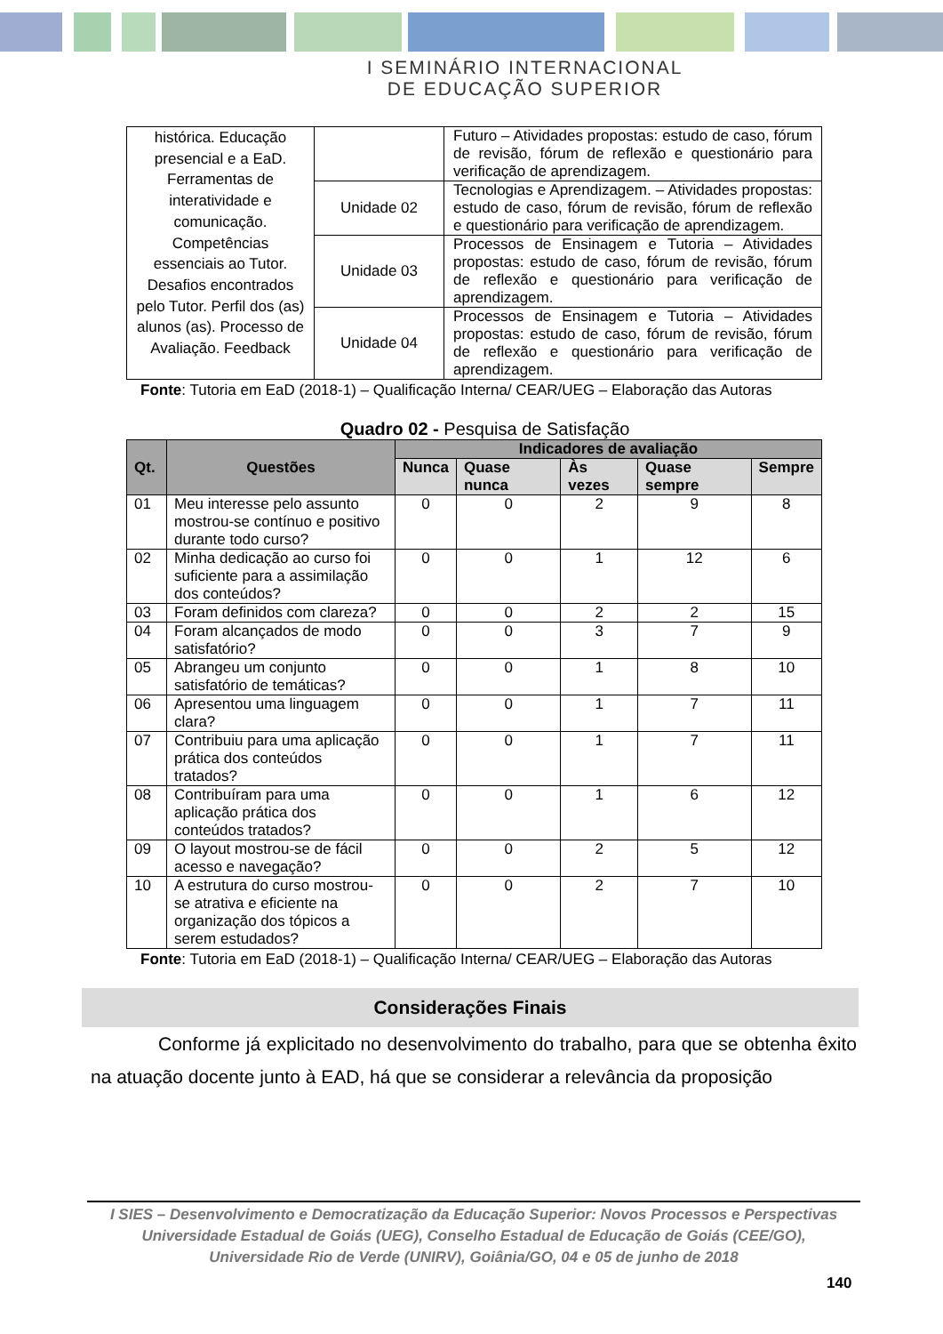I SEMINÁRIO INTERNACIONAL
DE EDUCAÇÃO SUPERIOR
| histórica. Educação presencial e a EaD. Ferramentas de interatividade e comunicação. Competências essenciais ao Tutor. Desafios encontrados pelo Tutor. Perfil dos (as) alunos (as). Processo de Avaliação. Feedback | | Futuro – Atividades propostas: estudo de caso, fórum de revisão, fórum de reflexão e questionário para verificação de aprendizagem. |
| | Unidade 02 | Tecnologias e Aprendizagem. – Atividades propostas: estudo de caso, fórum de revisão, fórum de reflexão e questionário para verificação de aprendizagem. |
| | Unidade 03 | Processos de Ensinagem e Tutoria – Atividades propostas: estudo de caso, fórum de revisão, fórum de reflexão e questionário para verificação de aprendizagem. |
| | Unidade 04 | Processos de Ensinagem e Tutoria – Atividades propostas: estudo de caso, fórum de revisão, fórum de reflexão e questionário para verificação de aprendizagem. |
Fonte: Tutoria em EaD (2018-1) – Qualificação Interna/ CEAR/UEG – Elaboração das Autoras
Quadro 02 - Pesquisa de Satisfação
| Qt. | Questões | Indicadores de avaliação | | | | |
| --- | --- | --- | --- | --- | --- | --- |
| | | Nunca | Quase nunca | Às vezes | Quase sempre | Sempre |
| 01 | Meu interesse pelo assunto mostrou-se contínuo e positivo durante todo curso? | 0 | 0 | 2 | 9 | 8 |
| 02 | Minha dedicação ao curso foi suficiente para a assimilação dos conteúdos? | 0 | 0 | 1 | 12 | 6 |
| 03 | Foram definidos com clareza? | 0 | 0 | 2 | 2 | 15 |
| 04 | Foram alcançados de modo satisfatório? | 0 | 0 | 3 | 7 | 9 |
| 05 | Abrangeu um conjunto satisfatório de temáticas? | 0 | 0 | 1 | 8 | 10 |
| 06 | Apresentou uma linguagem clara? | 0 | 0 | 1 | 7 | 11 |
| 07 | Contribuiu para uma aplicação prática dos conteúdos tratados? | 0 | 0 | 1 | 7 | 11 |
| 08 | Contribuíram para uma aplicação prática dos conteúdos tratados? | 0 | 0 | 1 | 6 | 12 |
| 09 | O layout mostrou-se de fácil acesso e navegação? | 0 | 0 | 2 | 5 | 12 |
| 10 | A estrutura do curso mostrou-se atrativa e eficiente na organização dos tópicos a serem estudados? | 0 | 0 | 2 | 7 | 10 |
Fonte: Tutoria em EaD (2018-1) – Qualificação Interna/ CEAR/UEG – Elaboração das Autoras
Considerações Finais
Conforme já explicitado no desenvolvimento do trabalho, para que se obtenha êxito na atuação docente junto à EAD, há que se considerar a relevância da proposição
I SIES – Desenvolvimento e Democratização da Educação Superior: Novos Processos e Perspectivas
Universidade Estadual de Goiás (UEG), Conselho Estadual de Educação de Goiás (CEE/GO),
Universidade Rio de Verde (UNIRV), Goiânia/GO, 04 e 05 de junho de 2018
140